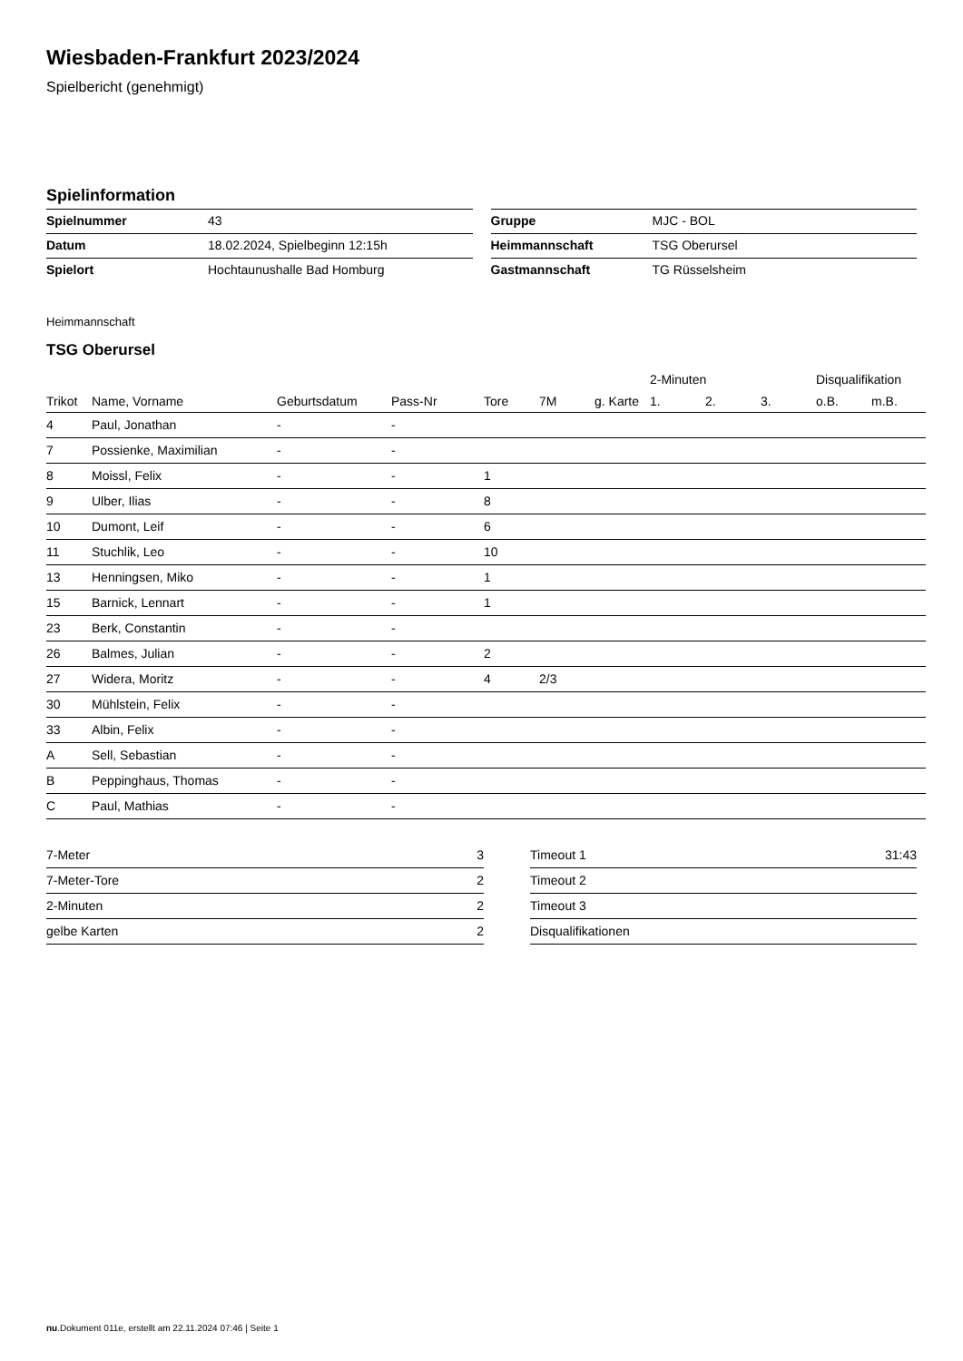Wiesbaden-Frankfurt 2023/2024
Spielbericht (genehmigt)
Spielinformation
| Spielnummer | 43 |
| Datum | 18.02.2024, Spielbeginn 12:15h |
| Spielort | Hochtaunushalle Bad Homburg |
| Gruppe | MJC - BOL |
| Heimmannschaft | TSG Oberursel |
| Gastmannschaft | TG Rüsselsheim |
Heimmannschaft
TSG Oberursel
| | | | | | | | 2-Minuten | | | Disqualifikation | |
| --- | --- | --- | --- | --- | --- | --- | --- | --- | --- | --- | --- |
| Trikot | Name, Vorname | Geburtsdatum | Pass-Nr | Tore | 7M | g. Karte | 1. | 2. | 3. | o.B. | m.B. |
| 4 | Paul, Jonathan | - | - | | | | | | | | |
| 7 | Possienke, Maximilian | - | - | | | | | | | | |
| 8 | Moissl, Felix | - | - | 1 | | | | | | | |
| 9 | Ulber, Ilias | - | - | 8 | | | | | | | |
| 10 | Dumont, Leif | - | - | 6 | | | | | | | |
| 11 | Stuchlik, Leo | - | - | 10 | | | | | | | |
| 13 | Henningsen, Miko | - | - | 1 | | | | | | | |
| 15 | Barnick, Lennart | - | - | 1 | | | | | | | |
| 23 | Berk, Constantin | - | - | | | | | | | | |
| 26 | Balmes, Julian | - | - | 2 | | | | | | | |
| 27 | Widera, Moritz | - | - | 4 | 2/3 | | | | | | |
| 30 | Mühlstein, Felix | - | - | | | | | | | | |
| 33 | Albin, Felix | - | - | | | | | | | | |
| A | Sell, Sebastian | - | - | | | | | | | | |
| B | Peppinghaus, Thomas | - | - | | | | | | | | |
| C | Paul, Mathias | - | - | | | | | | | | |
| 7-Meter | 3 |
| 7-Meter-Tore | 2 |
| 2-Minuten | 2 |
| gelbe Karten | 2 |
| Timeout 1 | 31:43 |
| Timeout 2 | |
| Timeout 3 | |
| Disqualifikationen | |
nu.Dokument 011e, erstellt am 22.11.2024 07:46 | Seite 1